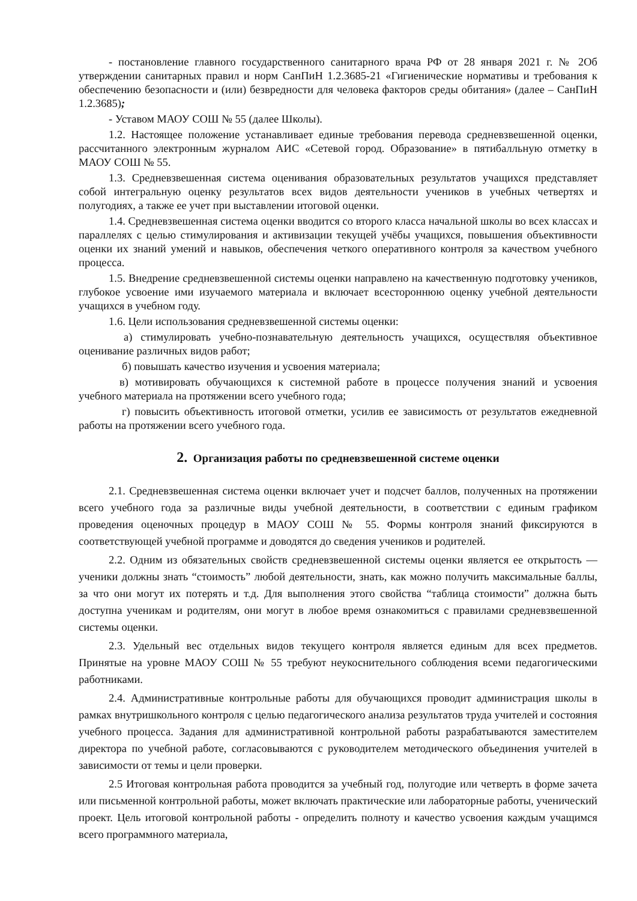- постановление главного государственного санитарного врача РФ от 28 января 2021 г. № 2Об утверждении санитарных правил и норм СанПиН 1.2.3685-21 «Гигиенические нормативы и требования к обеспечению безопасности и (или) безвредности для человека факторов среды обитания» (далее – СанПиН 1.2.3685);
- Уставом МАОУ СОШ № 55 (далее Школы).
1.2. Настоящее положение устанавливает единые требования перевода средневзвешенной оценки, рассчитанного электронным журналом АИС «Сетевой город. Образование» в пятибалльную отметку в МАОУ СОШ № 55.
1.3. Средневзвешенная система оценивания образовательных результатов учащихся представляет собой интегральную оценку результатов всех видов деятельности учеников в учебных четвертях и полугодиях, а также ее учет при выставлении итоговой оценки.
1.4. Средневзвешенная система оценки вводится со второго класса начальной школы во всех классах и параллелях с целью стимулирования и активизации текущей учёбы учащихся, повышения объективности оценки их знаний умений и навыков, обеспечения четкого оперативного контроля за качеством учебного процесса.
1.5. Внедрение средневзвешенной системы оценки направлено на качественную подготовку учеников, глубокое усвоение ими изучаемого материала и включает всестороннюю оценку учебной деятельности учащихся в учебном году.
1.6. Цели использования средневзвешенной системы оценки:
а) стимулировать учебно-познавательную деятельность учащихся, осуществляя объективное оценивание различных видов работ;
б) повышать качество изучения и усвоения материала;
в) мотивировать обучающихся к системной работе в процессе получения знаний и усвоения учебного материала на протяжении всего учебного года;
г) повысить объективность итоговой отметки, усилив ее зависимость от результатов ежедневной работы на протяжении всего учебного года.
2. Организация работы по средневзвешенной системе оценки
2.1. Средневзвешенная система оценки включает учет и подсчет баллов, полученных на протяжении всего учебного года за различные виды учебной деятельности, в соответствии с единым графиком проведения оценочных процедур в МАОУ СОШ № 55. Формы контроля знаний фиксируются в соответствующей учебной программе и доводятся до сведения учеников и родителей.
2.2. Одним из обязательных свойств средневзвешенной системы оценки является ее открытость — ученики должны знать “стоимость” любой деятельности, знать, как можно получить максимальные баллы, за что они могут их потерять и т.д. Для выполнения этого свойства “таблица стоимости” должна быть доступна ученикам и родителям, они могут в любое время ознакомиться с правилами средневзвешенной системы оценки.
2.3. Удельный вес отдельных видов текущего контроля является единым для всех предметов. Принятые на уровне МАОУ СОШ № 55 требуют неукоснительного соблюдения всеми педагогическими работниками.
2.4. Административные контрольные работы для обучающихся проводит администрация школы в рамках внутришкольного контроля с целью педагогического анализа результатов труда учителей и состояния учебного процесса. Задания для административной контрольной работы разрабатываются заместителем директора по учебной работе, согласовываются с руководителем методического объединения учителей в зависимости от темы и цели проверки.
2.5 Итоговая контрольная работа проводится за учебный год, полугодие или четверть в форме зачета или письменной контрольной работы, может включать практические или лабораторные работы, ученический проект. Цель итоговой контрольной работы - определить полноту и качество усвоения каждым учащимся всего программного материала,